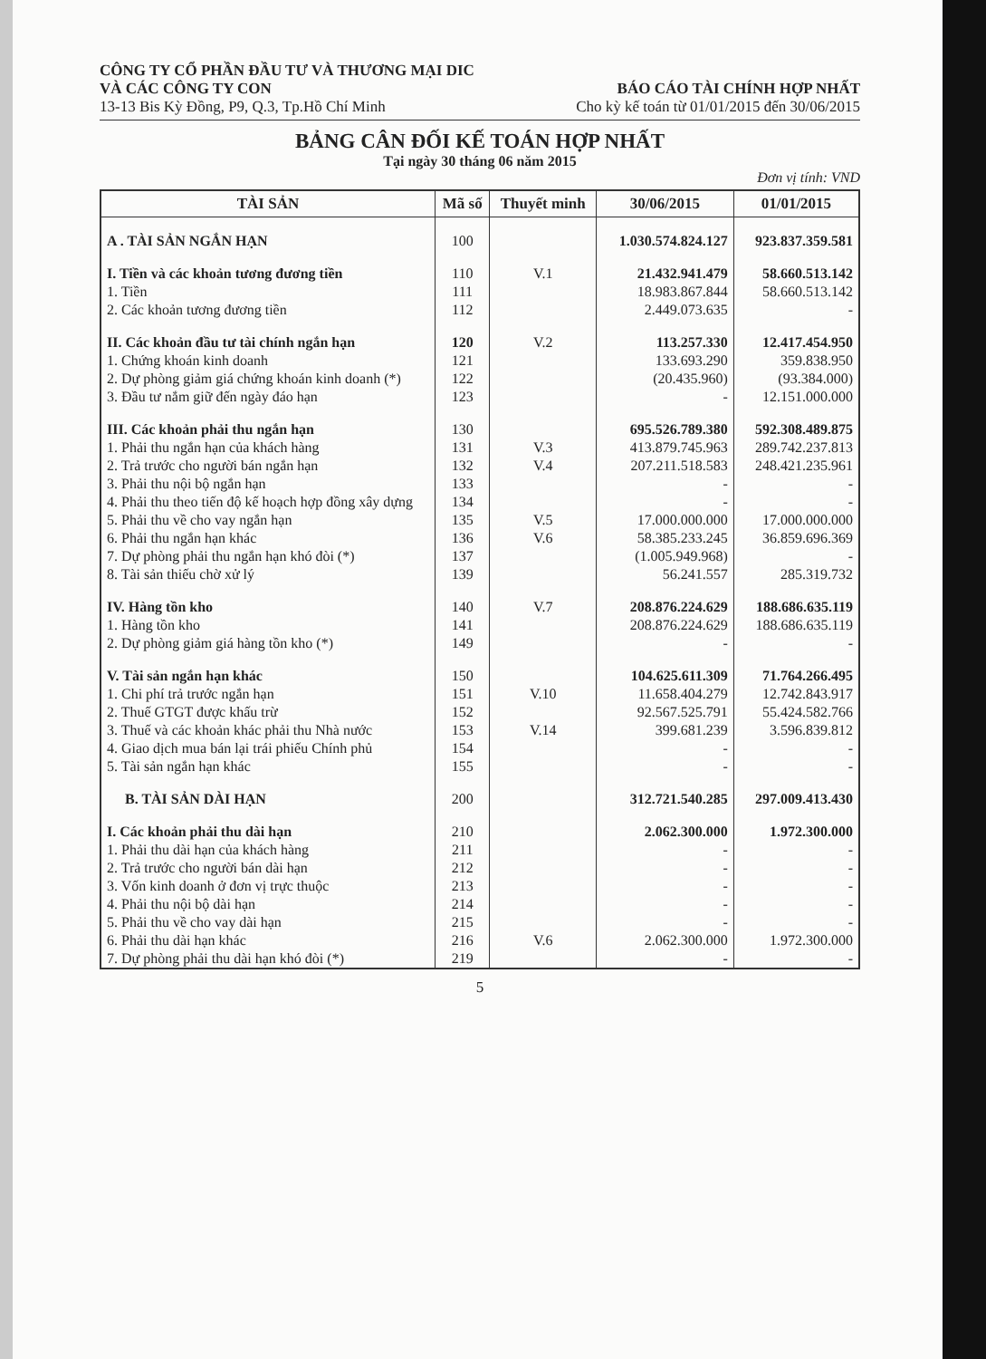CÔNG TY CỔ PHẦN ĐẦU TƯ VÀ THƯƠNG MẠI DIC
VÀ CÁC CÔNG TY CON
13-13 Bis Kỳ Đồng, P9, Q.3, Tp.Hồ Chí Minh
BÁO CÁO TÀI CHÍNH HỢP NHẤT
Cho kỳ kế toán từ 01/01/2015 đến 30/06/2015
BẢNG CÂN ĐỐI KẾ TOÁN HỢP NHẤT
Tại ngày 30 tháng 06 năm 2015
Đơn vị tính: VND
| TÀI SẢN | Mã số | Thuyết minh | 30/06/2015 | 01/01/2015 |
| --- | --- | --- | --- | --- |
| A . TÀI SẢN NGẮN HẠN | 100 | | 1.030.574.824.127 | 923.837.359.581 |
| I. Tiền và các khoản tương đương tiền | 110 | V.1 | 21.432.941.479 | 58.660.513.142 |
| 1. Tiền | 111 | | 18.983.867.844 | 58.660.513.142 |
| 2. Các khoản tương đương tiền | 112 | | 2.449.073.635 | - |
| II. Các khoản đầu tư tài chính ngắn hạn | 120 | V.2 | 113.257.330 | 12.417.454.950 |
| 1. Chứng khoán kinh doanh | 121 | | 133.693.290 | 359.838.950 |
| 2. Dự phòng giảm giá chứng khoán kinh doanh (*) | 122 | | (20.435.960) | (93.384.000) |
| 3. Đầu tư nắm giữ đến ngày đáo hạn | 123 | | - | 12.151.000.000 |
| III. Các khoản phải thu ngắn hạn | 130 | | 695.526.789.380 | 592.308.489.875 |
| 1. Phải thu ngắn hạn của khách hàng | 131 | V.3 | 413.879.745.963 | 289.742.237.813 |
| 2. Trả trước cho người bán ngắn hạn | 132 | V.4 | 207.211.518.583 | 248.421.235.961 |
| 3. Phải thu nội bộ ngắn hạn | 133 | | - | - |
| 4. Phải thu theo tiến độ kế hoạch hợp đồng xây dựng | 134 | | - | - |
| 5. Phải thu về cho vay ngắn hạn | 135 | V.5 | 17.000.000.000 | 17.000.000.000 |
| 6. Phải thu ngắn hạn khác | 136 | V.6 | 58.385.233.245 | 36.859.696.369 |
| 7. Dự phòng phải thu ngắn hạn khó đòi (*) | 137 | | (1.005.949.968) | - |
| 8. Tài sản thiếu chờ xử lý | 139 | | 56.241.557 | 285.319.732 |
| IV. Hàng tồn kho | 140 | V.7 | 208.876.224.629 | 188.686.635.119 |
| 1. Hàng tồn kho | 141 | | 208.876.224.629 | 188.686.635.119 |
| 2. Dự phòng giảm giá hàng tồn kho (*) | 149 | | - | - |
| V. Tài sản ngắn hạn khác | 150 | | 104.625.611.309 | 71.764.266.495 |
| 1. Chi phí trả trước ngắn hạn | 151 | V.10 | 11.658.404.279 | 12.742.843.917 |
| 2. Thuế GTGT được khấu trừ | 152 | | 92.567.525.791 | 55.424.582.766 |
| 3. Thuế và các khoản khác phải thu Nhà nước | 153 | V.14 | 399.681.239 | 3.596.839.812 |
| 4. Giao dịch mua bán lại trái phiếu Chính phủ | 154 | | - | - |
| 5. Tài sản ngắn hạn khác | 155 | | - | - |
| B. TÀI SẢN DÀI HẠN | 200 | | 312.721.540.285 | 297.009.413.430 |
| I. Các khoản phải thu dài hạn | 210 | | 2.062.300.000 | 1.972.300.000 |
| 1. Phải thu dài hạn của khách hàng | 211 | | - | - |
| 2. Trả trước cho người bán dài hạn | 212 | | - | - |
| 3. Vốn kinh doanh ở đơn vị trực thuộc | 213 | | - | - |
| 4. Phải thu nội bộ dài hạn | 214 | | - | - |
| 5. Phải thu về cho vay dài hạn | 215 | | - | - |
| 6. Phải thu dài hạn khác | 216 | V.6 | 2.062.300.000 | 1.972.300.000 |
| 7. Dự phòng phải thu dài hạn khó đòi (*) | 219 | | - | - |
5